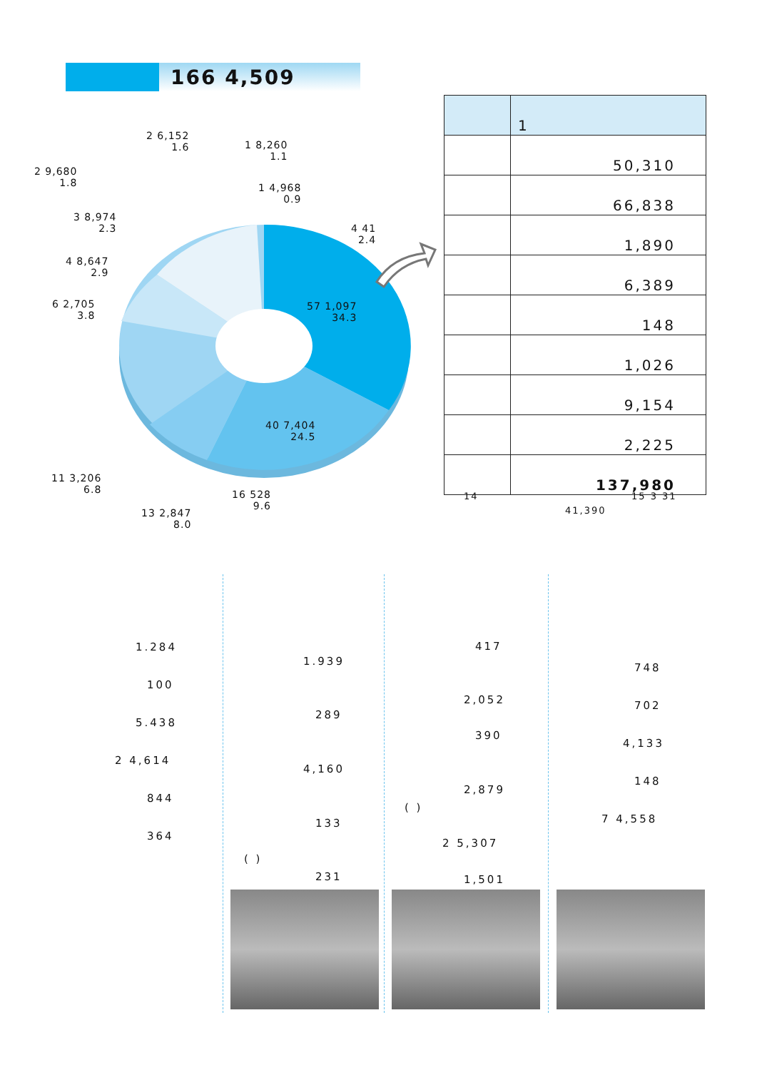166 4,509
2 6,152
1.6
1 8,260
1.1
2 9,680
1.8
1 4,968
0.9
3 8,974
2.3
4 41
2.4
4 8,647
2.9
6 2,705
3.8
57 1,097
34.3
40 7,404
24.5
11 3,206
6.8
16 528
9.6
13 2,847
8.0
| | 1 |
| --- | --- |
| | 50,310 |
| | 66,838 |
| | 1,890 |
| | 6,389 |
| | 148 |
| | 1,026 |
| | 9,154 |
| | 2,225 |
| | 137,980 |
14 15 3 31
41,390
1.284
100
5.438
2 4,614
844
364
1.939
289
4,160
133
( )
231
417
2,052
390
2,879
( )
2 5,307
1,501
748
702
4,133
148
7 4,558